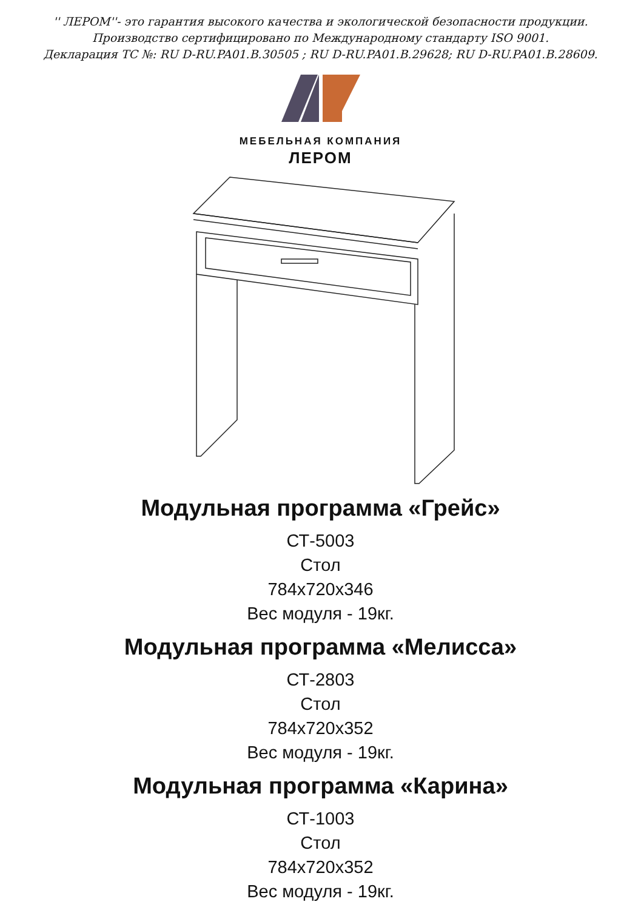'' ЛЕРОМ''- это гарантия высокого качества и экологической безопасности продукции.
Производство сертифицировано по Международному стандарту ISO 9001.
Декларация ТС №: RU D-RU.PA01.B.30505 ; RU D-RU.PA01.B.29628; RU D-RU.PA01.B.28609.
МЕБЕЛЬНАЯ КОМПАНИЯ
ЛЕРОМ
Модульная программа «Грейс»
СТ-5003
Стол
784x720x346
Вес модуля - 19кг.
Модульная программа «Мелисса»
СТ-2803
Стол
784x720x352
Вес модуля - 19кг.
Модульная программа «Карина»
СТ-1003
Стол
784x720x352
Вес модуля - 19кг.